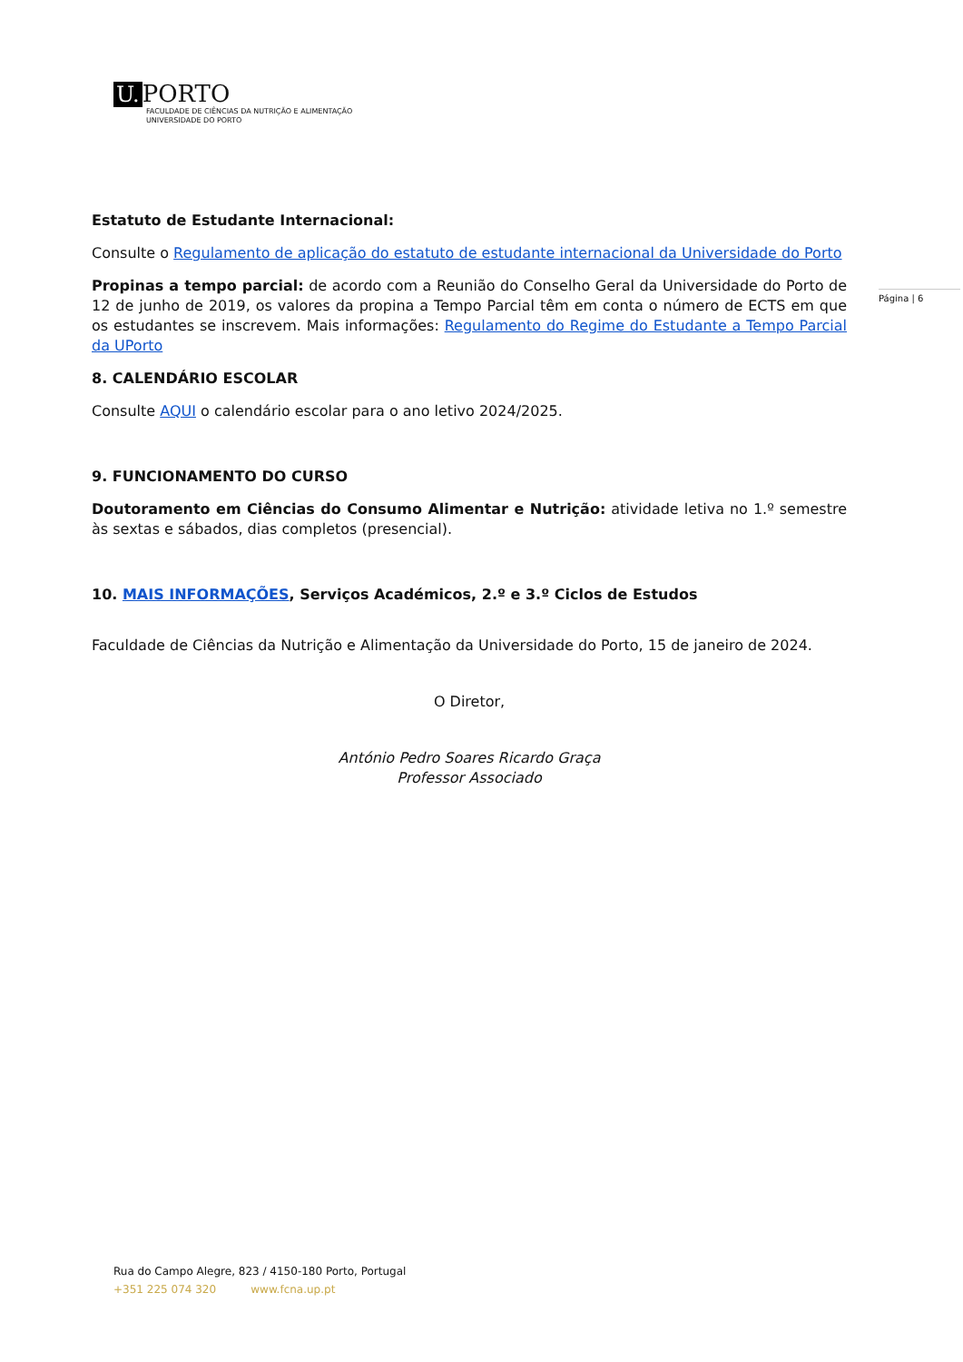U. PORTO
FACULDADE DE CIÊNCIAS DA NUTRIÇÃO E ALIMENTAÇÃO
UNIVERSIDADE DO PORTO
Página | 6
Estatuto de Estudante Internacional:
Consulte o Regulamento de aplicação do estatuto de estudante internacional da Universidade do Porto
Propinas a tempo parcial: de acordo com a Reunião do Conselho Geral da Universidade do Porto de 12 de junho de 2019, os valores da propina a Tempo Parcial têm em conta o número de ECTS em que os estudantes se inscrevem. Mais informações: Regulamento do Regime do Estudante a Tempo Parcial da UPorto
8. CALENDÁRIO ESCOLAR
Consulte AQUI o calendário escolar para o ano letivo 2024/2025.
9. FUNCIONAMENTO DO CURSO
Doutoramento em Ciências do Consumo Alimentar e Nutrição: atividade letiva no 1.º semestre às sextas e sábados, dias completos (presencial).
10. MAIS INFORMAÇÕES, Serviços Académicos, 2.º e 3.º Ciclos de Estudos
Faculdade de Ciências da Nutrição e Alimentação da Universidade do Porto, 15 de janeiro de 2024.
O Diretor,
António Pedro Soares Ricardo Graça
Professor Associado
Rua do Campo Alegre, 823 / 4150-180 Porto, Portugal
+351 225 074 320 www.fcna.up.pt